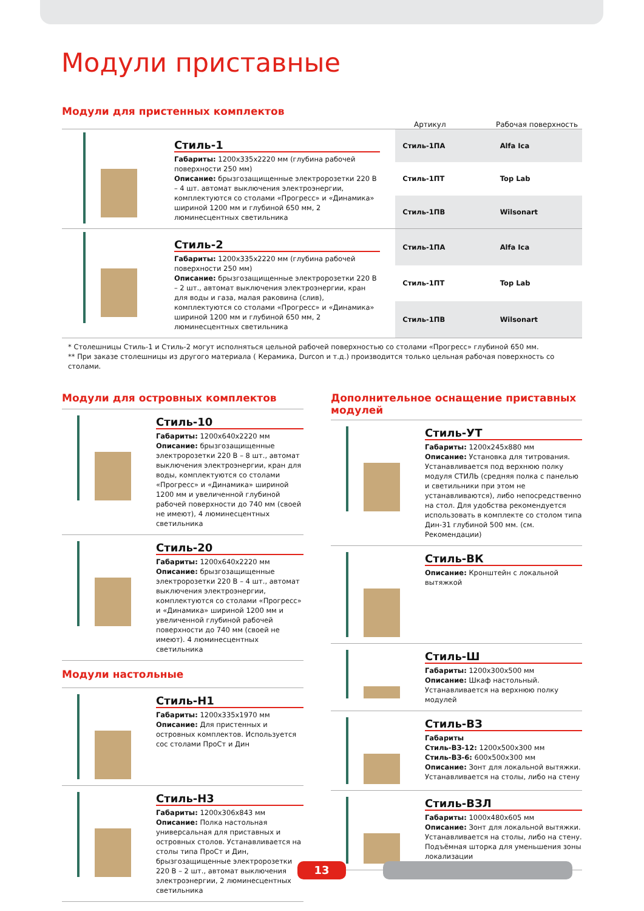Модули приставные
Модули для пристенных комплектов
Артикул Рабочая поверхность
Стиль-1
Габариты: 1200x335x2220 мм (глубина рабочей поверхности 250 мм)
Описание: брызгозащищенные электророзетки 220 В – 4 шт. автомат выключения электроэнергии, комплектуются со столами «Прогресс» и «Динамика» шириной 1200 мм и глубиной 650 мм, 2 люминесцентных светильника
| Стиль-1ПА | Alfa Ica |
| Стиль-1ПТ | Top Lab |
| Стиль-1ПВ | Wilsonart |
Стиль-2
Габариты: 1200x335x2220 мм (глубина рабочей поверхности 250 мм)
Описание: брызгозащищенные электророзетки 220 В – 2 шт., автомат выключения электроэнергии, кран для воды и газа, малая раковина (слив), комплектуются со столами «Прогресс» и «Динамика» шириной 1200 мм и глубиной 650 мм, 2 люминесцентных светильника
| Стиль-1ПА | Alfa Ica |
| Стиль-1ПТ | Top Lab |
| Стиль-1ПВ | Wilsonart |
* Столешницы Стиль-1 и Стиль-2 могут исполняться цельной рабочей поверхностью со столами «Прогресс» глубиной 650 мм.
** При заказе столешницы из другого материала ( Керамика, Durcon и т.д.) производится только цельная рабочая поверхность со столами.
Модули для островных комплектов
Стиль-10
Габариты: 1200x640x2220 мм
Описание: брызгозащищенные электророзетки 220 В – 8 шт., автомат выключения электроэнергии, кран для воды, комплектуются со столами «Прогресс» и «Динамика» шириной 1200 мм и увеличенной глубиной рабочей поверхности до 740 мм (своей не имеют), 4 люминесцентных светильника
Стиль-20
Габариты: 1200x640x2220 мм
Описание: брызгозащищенные электророзетки 220 В – 4 шт., автомат выключения электроэнергии, комплектуются со столами «Прогресс» и «Динамика» шириной 1200 мм и увеличенной глубиной рабочей поверхности до 740 мм (своей не имеют). 4 люминесцентных светильника
Модули настольные
Стиль-Н1
Габариты: 1200x335x1970 мм
Описание: Для пристенных и островных комплектов. Используется сос столами ПроСт и Дин
Стиль-Н3
Габариты: 1200x306x843 мм
Описание: Полка настольная универсальная для приставных и островных столов. Устанавливается на столы типа ПроСт и Дин, брызгозащищенные электророзетки 220 В – 2 шт., автомат выключения электроэнергии, 2 люминесцентных светильника
Дополнительное оснащение приставных модулей
Стиль-УТ
Габариты: 1200x245x880 мм
Описание: Установка для титрования. Устанавливается под верхнюю полку модуля СТИЛЬ (средняя полка с панелью и светильники при этом не устанавливаются), либо непосредственно на стол. Для удобства рекомендуется использовать в комплекте со столом типа Дин-31 глубиной 500 мм. (см. Рекомендации)
Стиль-ВК
Описание: Кронштейн с локальной вытяжкой
Стиль-Ш
Габариты: 1200x300x500 мм
Описание: Шкаф настольный. Устанавливается на верхнюю полку модулей
Стиль-ВЗ
Габариты
Стиль-ВЗ-12: 1200x500x300 мм
Стиль-ВЗ-6: 600x500x300 мм
Описание: Зонт для локальной вытяжки. Устанавливается на столы, либо на стену
Стиль-ВЗЛ
Габариты: 1000x480x605 мм
Описание: Зонт для локальной вытяжки. Устанавливается на столы, либо на стену. Подъёмная шторка для уменьшения зоны локализации
13